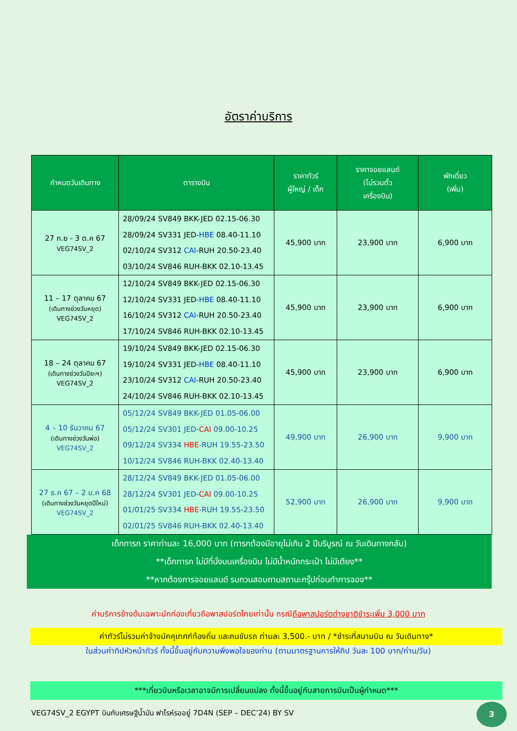อัตราค่าบริการ
| กำหนดวันเดินทาง | ตารางบิน | ราคาทัวร์ ผู้ใหญ่ / เด็ก | ราคาจอยแลนด์ (ไม่รวมตั๋ว เครื่องบิน) | พักเดี่ยว (เพิ่ม) |
| --- | --- | --- | --- | --- |
| 27 ก.ย - 3 ต.ค 67 VEG74SV_2 | 28/09/24 SV849 BKK-JED 02.15-06.30 28/09/24 SV331 JED- HBE 08.40-11.10 02/10/24 SV312 CAI -RUH 20.50-23.40 03/10/24 SV846 RUH-BKK 02.10-13.45 | 45,900 บาท | 23,900 บาท | 6,900 บาท |
| 11 – 17 ตุลาคม 67 (เดินทางช่วงวันหยุด) VEG74SV_2 | 12/10/24 SV849 BKK-JED 02.15-06.30 12/10/24 SV331 JED- HBE 08.40-11.10 16/10/24 SV312 CAI -RUH 20.50-23.40 17/10/24 SV846 RUH-BKK 02.10-13.45 | 45,900 บาท | 23,900 บาท | 6,900 บาท |
| 18 – 24 ตุลาคม 67 (เดินทางช่วงวันปิยะฯ) VEG74SV_2 | 19/10/24 SV849 BKK-JED 02.15-06.30 19/10/24 SV331 JED- HBE 08.40-11.10 23/10/24 SV312 CAI -RUH 20.50-23.40 24/10/24 SV846 RUH-BKK 02.10-13.45 | 45,900 บาท | 23,900 บาท | 6,900 บาท |
| 4 – 10 ธันวาคม 67 (เดินทางช่วงวันพ่อ) VEG74SV_2 | 05/12/24 SV849 BKK-JED 01.05-06.00 05/12/24 SV301 JED- CAI 09.00-10.25 09/12/24 SV334 HBE -RUH 19.55-23.50 10/12/24 SV846 RUH-BKK 02.40-13.40 | 49,900 บาท | 26,900 บาท | 9,900 บาท |
| 27 ธ.ค 67 – 2 ม.ค 68 (เดินทางช่วงวันหยุดปีใหม่) VEG74SV_2 | 28/12/24 SV849 BKK-JED 01.05-06.00 28/12/24 SV301 JED- CAI 09.00-10.25 01/01/25 SV334 HBE -RUH 19.55-23.50 02/01/25 SV846 RUH-BKK 02.40-13.40 | 52,900 บาท | 26,900 บาท | 9,900 บาท |
เด็กทารก ราคาท่านละ 16,000 บาท (ทารกต้องมีอายุไม่เกิน 2 ปีบริบูรณ์ ณ วันเดินทางกลับ)
**เด็กทารก ไม่มีที่นั่งบนเครื่องบิน ไม่มีน้ำหนักกระเป๋า ไม่มีเตียง**
**หากต้องการจอยแลนด์ รบกวนสอบถามสถานะกรุ๊ปก่อนทำการจอง**
ค่าบริการข้างต้นเฉพาะนักท่องเที่ยวถือพาสปอร์ตไทยเท่านั้น กรณีถือพาสปอร์ตต่างชาติชำระเพิ่ม 3,000 บาท
ค่าทัวร์ไม่รวมค่าจ้างมัคคุเทศก์ท้องถิ่น และคนขับรถ ท่านละ 3,500.- บาท / *ชำระที่สนามบิน ณ วันเดินทาง*
ในส่วนค่าทิปหัวหน้าทัวร์ ทั้งนี้ขึ้นอยู่กับความพึงพอใจของท่าน (ตามมาตรฐานการให้ทิป วันละ 100 บาท/ท่าน/วัน)
***เที่ยวบินหรือเวลาอาจมีการเปลี่ยนแปลง ทั้งนี้ขึ้นอยู่กับสายการบินเป็นผู้กำหนด***
VEG74SV_2 EGYPT บินกับเศรษฐีน้ำมัน ฟาโรห์รออยู่ 7D4N (SEP – DEC’24) BY SV
3